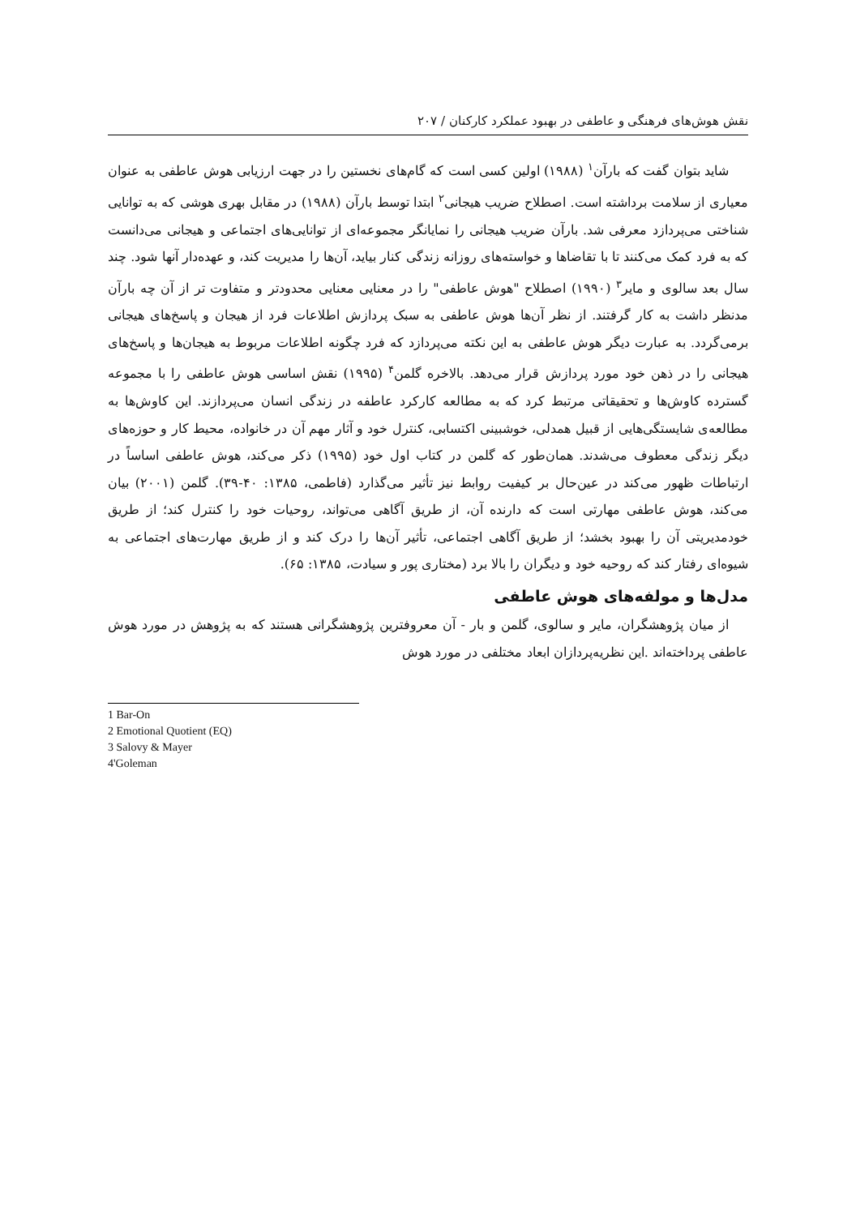نقش هوش‌های فرهنگی و عاطفی در بهبود عملکرد کارکنان / ۲۰۷
شاید بتوان گفت که بارآن<sup>۱</sup> (۱۹۸۸) اولین کسی است که گام‌های نخستین را در جهت ارزیابی هوش عاطفی به عنوان معیاری از سلامت برداشته است. اصطلاح ضریب هیجانی<sup>۲</sup> ابتدا توسط بارآن (۱۹۸۸) در مقابل بهری هوشی که به توانایی شناختی می‌پردازد معرفی شد. بارآن ضریب هیجانی را نمایانگر مجموعه‌ای از توانایی‌های اجتماعی و هیجانی می‌دانست که به فرد کمک می‌کنند تا با تقاضاها و خواسته‌های روزانه زندگی کنار بیاید، آن‌ها را مدیریت کند، و عهده‌دار آنها شود. چند سال بعد سالوی و مایر<sup>۳</sup> (۱۹۹۰) اصطلاح "هوش عاطفی" را در معنایی معنایی محدودتر و متفاوت تر از آن چه بارآن مدنظر داشت به کار گرفتند. از نظر آن‌ها هوش عاطفی به سبک پردازش اطلاعات فرد از هیجان و پاسخ‌های هیجانی برمی‌گردد. به عبارت دیگر هوش عاطفی به این نکته می‌پردازد که فرد چگونه اطلاعات مربوط به هیجان‌ها و پاسخ‌های هیجانی را در ذهن خود مورد پردازش قرار می‌دهد. بالاخره گلمن<sup>۴</sup> (۱۹۹۵) نقش اساسی هوش عاطفی را با مجموعه گسترده کاوش‌ها و تحقیقاتی مرتبط کرد که به مطالعه کارکرد عاطفه در زندگی انسان می‌پردازند. این کاوش‌ها به مطالعه‌ی شایستگی‌هایی از قبیل همدلی، خوشبینی اکتسابی، کنترل خود و آثار مهم آن در خانواده، محیط کار و حوزه‌های دیگر زندگی معطوف می‌شدند. همان‌طور که گلمن در کتاب اول خود (۱۹۹۵) ذکر می‌کند، هوش عاطفی اساساً در ارتباطات ظهور می‌کند در عین‌حال بر کیفیت روابط نیز تأثیر می‌گذارد (فاطمی، ۱۳۸۵: ۴۰-۳۹). گلمن (۲۰۰۱) بیان می‌کند، هوش عاطفی مهارتی است که دارنده آن، از طریق آگاهی می‌تواند، روحیات خود را کنترل کند؛ از طریق خودمدیریتی آن را بهبود بخشد؛ از طریق آگاهی اجتماعی، تأثیر آن‌ها را درک کند و از طریق مهارت‌های اجتماعی به شیوه‌ای رفتار کند که روحیه خود و دیگران را بالا برد (مختاری پور و سیادت، ۱۳۸۵: ۶۵).
مدل‌ها و مولفه‌های هوش عاطفی
از میان پژوهشگران، مایر و سالوی، گلمن و بار - آن معروفترین پژوهشگرانی هستند که به پژوهش در مورد هوش عاطفی پرداخته‌اند .این نظریه‌پردازان ابعاد مختلفی در مورد هوش
1 Bar-On
2 Emotional Quotient (EQ)
3 Salovy & Mayer
4'Goleman